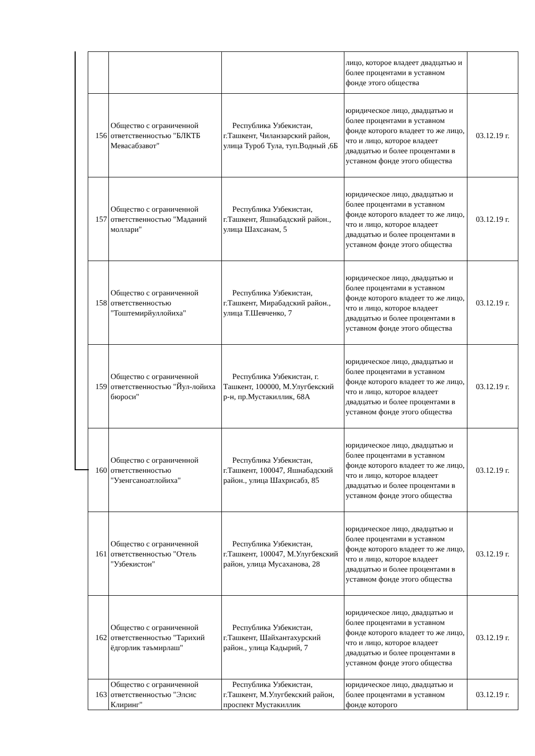| | | | лицо, которое владеет двадцатью и более процентами в уставном фонде этого общества | |
| 156 | Общество с ограниченной ответственностью "БЛКТБ Мевасабзавот" | Республика Узбекистан, г.Ташкент, Чиланзарский район, улица Туроб Тула, туп.Водный ,6Б | юридическое лицо, двадцатью и более процентами в уставном фонде которого владеет то же лицо, что и лицо, которое владеет двадцатью и более процентами в уставном фонде этого общества | 03.12.19 г. |
| 157 | Общество с ограниченной ответственностью "Маданий моллари" | Республика Узбекистан, г.Ташкент, Яшнабадский район., улица Шахсанам, 5 | юридическое лицо, двадцатью и более процентами в уставном фонде которого владеет то же лицо, что и лицо, которое владеет двадцатью и более процентами в уставном фонде этого общества | 03.12.19 г. |
| 158 | Общество с ограниченной ответственностью "Тоштемирйуллойиха" | Республика Узбекистан, г.Ташкент, Мирабадский район., улица Т.Шевченко, 7 | юридическое лицо, двадцатью и более процентами в уставном фонде которого владеет то же лицо, что и лицо, которое владеет двадцатью и более процентами в уставном фонде этого общества | 03.12.19 г. |
| 159 | Общество с ограниченной ответственностью "Йул-лойиха бюроси" | Республика Узбекистан, г. Ташкент, 100000, М.Улугбекский р-н, пр.Мустакиллик, 68А | юридическое лицо, двадцатью и более процентами в уставном фонде которого владеет то же лицо, что и лицо, которое владеет двадцатью и более процентами в уставном фонде этого общества | 03.12.19 г. |
| 160 | Общество с ограниченной ответственностью "Узенгсаноатлойиха" | Республика Узбекистан, г.Ташкент, 100047, Яшнабадский район., улица Шахрисабз, 85 | юридическое лицо, двадцатью и более процентами в уставном фонде которого владеет то же лицо, что и лицо, которое владеет двадцатью и более процентами в уставном фонде этого общества | 03.12.19 г. |
| 161 | Общество с ограниченной ответственностью "Отель "Узбекистон" | Республика Узбекистан, г.Ташкент, 100047, М.Улугбекский район, улица Мусаханова, 28 | юридическое лицо, двадцатью и более процентами в уставном фонде которого владеет то же лицо, что и лицо, которое владеет двадцатью и более процентами в уставном фонде этого общества | 03.12.19 г. |
| 162 | Общество с ограниченной ответственностью "Тарихий ёдгорлик таъмирлаш" | Республика Узбекистан, г.Ташкент, Шайхантахурский район., улица Кадырий, 7 | юридическое лицо, двадцатью и более процентами в уставном фонде которого владеет то же лицо, что и лицо, которое владеет двадцатью и более процентами в уставном фонде этого общества | 03.12.19 г. |
| 163 | Общество с ограниченной ответственностью "Элсис Клиринг" | Республика Узбекистан, г.Ташкент, М.Улугбекский район, проспект Мустакиллик | юридическое лицо, двадцатью и более процентами в уставном фонде которого | 03.12.19 г. |